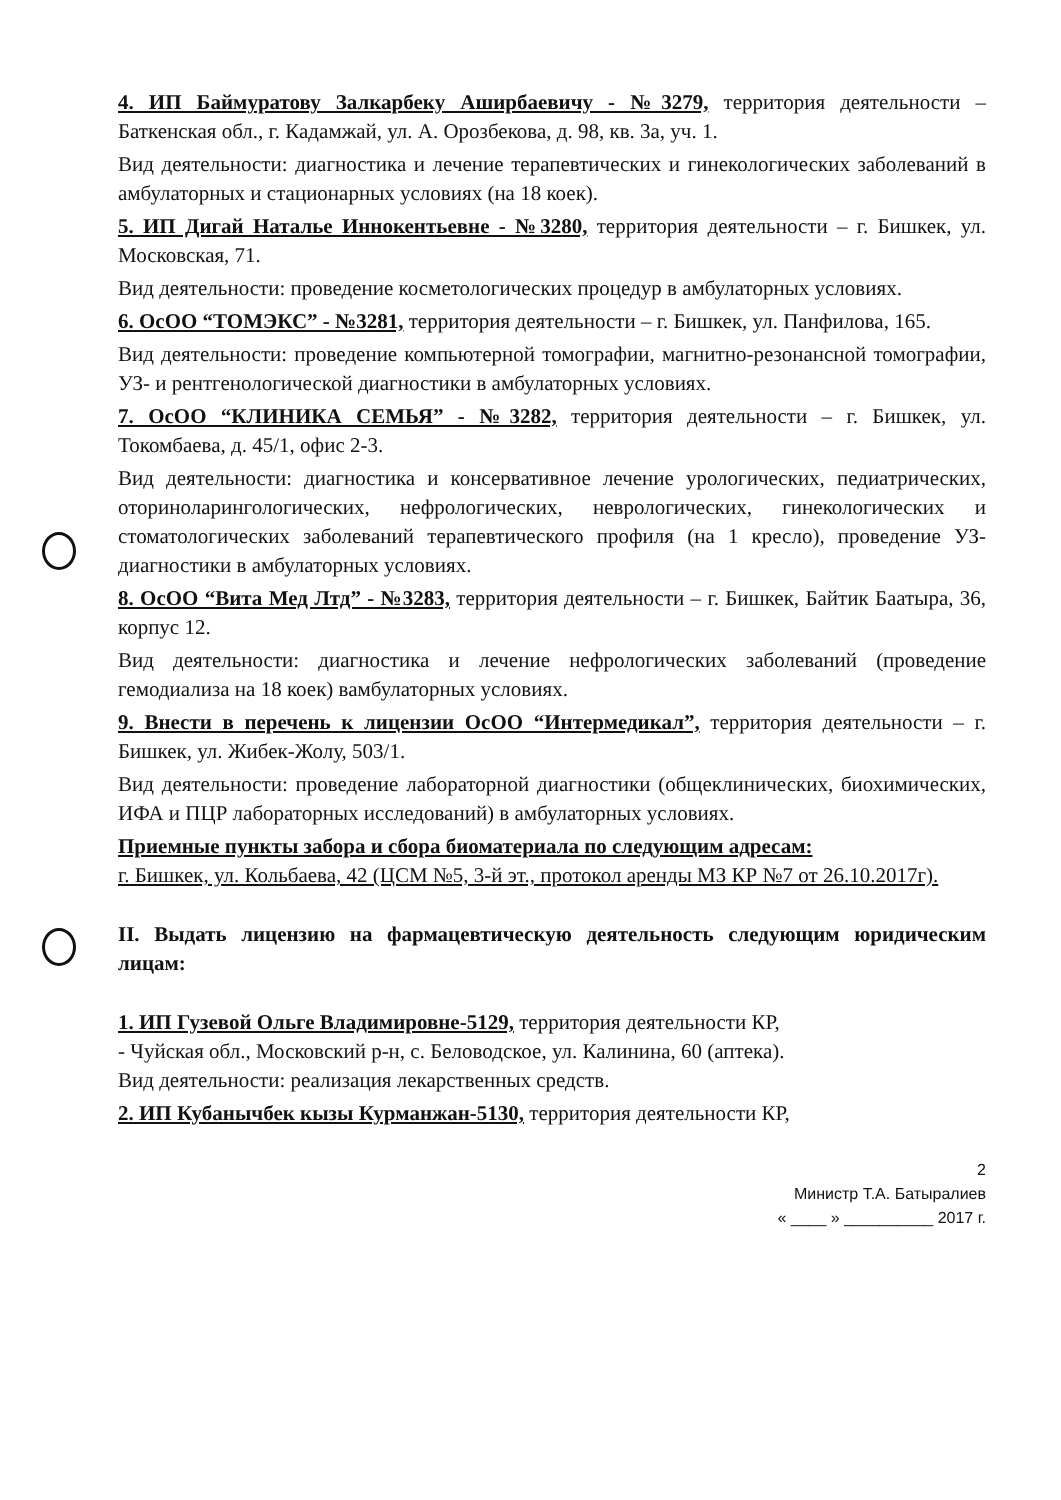4. ИП Баймуратову Залкарбеку Аширбаевичу - №3279, территория деятельности – Баткенская обл., г. Кадамжай, ул. А. Орозбекова, д. 98, кв. 3а, уч. 1.
Вид деятельности: диагностика и лечение терапевтических и гинекологических заболеваний в амбулаторных и стационарных условиях (на 18 коек).
5. ИП Дигай Наталье Иннокентьевне - №3280, территория деятельности – г. Бишкек, ул. Московская, 71.
Вид деятельности: проведение косметологических процедур в амбулаторных условиях.
6. ОсОО “ТОМЭКС” - №3281, территория деятельности – г. Бишкек, ул. Панфилова, 165.
Вид деятельности: проведение компьютерной томографии, магнитно-резонансной томографии, УЗ- и рентгенологической диагностики в амбулаторных условиях.
7. ОсОО “КЛИНИКА СЕМЬЯ” - №3282, территория деятельности – г. Бишкек, ул. Токомбаева, д. 45/1, офис 2-3.
Вид деятельности: диагностика и консервативное лечение урологических, педиатрических, оториноларингологических, нефрологических, неврологических, гинекологических и стоматологических заболеваний терапевтического профиля (на 1 кресло), проведение УЗ-диагностики в амбулаторных условиях.
8. ОсОО “Вита Мед Лтд” - №3283, территория деятельности – г. Бишкек, Байтик Баатыра, 36, корпус 12.
Вид деятельности: диагностика и лечение нефрологических заболеваний (проведение гемодиализа на 18 коек) вамбулаторных условиях.
9. Внести в перечень к лицензии ОсОО “Интермедикал”, территория деятельности – г. Бишкек, ул. Жибек-Жолу, 503/1.
Вид деятельности: проведение лабораторной диагностики (общеклинических, биохимических, ИФА и ПЦР лабораторных исследований) в амбулаторных условиях.
Приемные пункты забора и сбора биоматериала по следующим адресам:
г. Бишкек, ул. Кольбаева, 42 (ЦСМ №5, 3-й эт., протокол аренды МЗ КР №7 от 26.10.2017г).
II. Выдать лицензию на фармацевтическую деятельность следующим юридическим лицам:
1. ИП Гузевой Ольге Владимировне-5129, территория деятельности КР,
- Чуйская обл., Московский р-н, с. Беловодское, ул. Калинина, 60 (аптека).
Вид деятельности: реализация лекарственных средств.
2. ИП Кубанычбек кызы Курманжан-5130, территория деятельности КР,
2
Министр Т.А. Батыралиев
« ____ » __________ 2017 г.